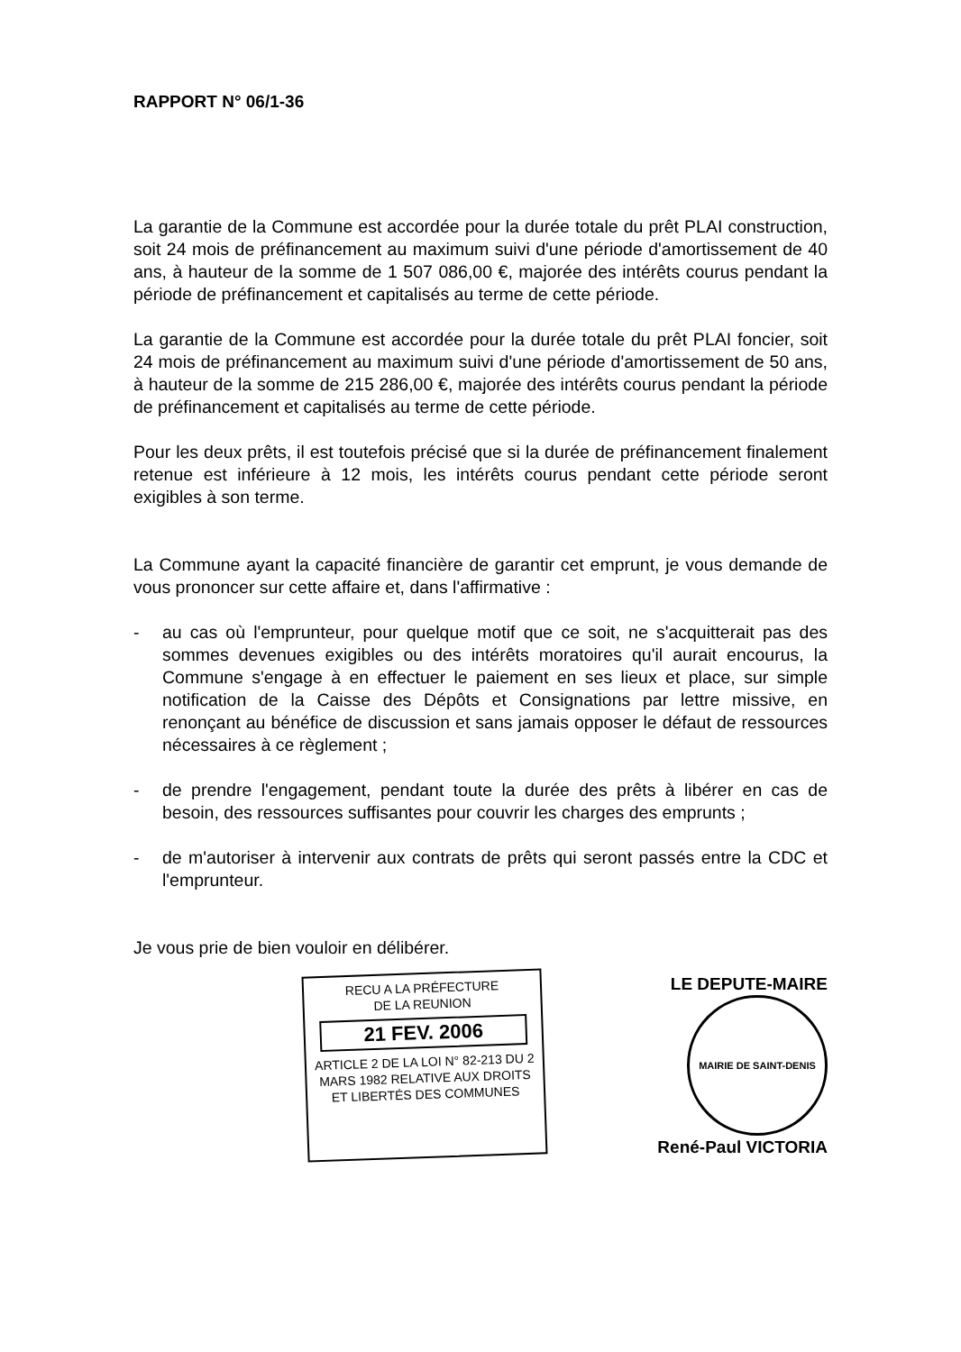RAPPORT N° 06/1-36
La garantie de la Commune est accordée pour la durée totale du prêt PLAI construction, soit 24 mois de préfinancement au maximum suivi d'une période d'amortissement de 40 ans, à hauteur de la somme de 1 507 086,00 €, majorée des intérêts courus pendant la période de préfinancement et capitalisés au terme de cette période.
La garantie de la Commune est accordée pour la durée totale du prêt PLAI foncier, soit 24 mois de préfinancement au maximum suivi d'une période d'amortissement de 50 ans, à hauteur de la somme de 215 286,00 €, majorée des intérêts courus pendant la période de préfinancement et capitalisés au terme de cette période.
Pour les deux prêts, il est toutefois précisé que si la durée de préfinancement finalement retenue est inférieure à 12 mois, les intérêts courus pendant cette période seront exigibles à son terme.
La Commune ayant la capacité financière de garantir cet emprunt, je vous demande de vous prononcer sur cette affaire et, dans l'affirmative :
- au cas où l'emprunteur, pour quelque motif que ce soit, ne s'acquitterait pas des sommes devenues exigibles ou des intérêts moratoires qu'il aurait encourus, la Commune s'engage à en effectuer le paiement en ses lieux et place, sur simple notification de la Caisse des Dépôts et Consignations par lettre missive, en renonçant au bénéfice de discussion et sans jamais opposer le défaut de ressources nécessaires à ce règlement ;
- de prendre l'engagement, pendant toute la durée des prêts à libérer en cas de besoin, des ressources suffisantes pour couvrir les charges des emprunts ;
- de m'autoriser à intervenir aux contrats de prêts qui seront passés entre la CDC et l'emprunteur.
Je vous prie de bien vouloir en délibérer.
RECU A LA PRÉFECTURE
DE LA REUNION
21 FEV. 2006
ARTICLE 2 DE LA LOI N° 82-213 DU 2 MARS 1982 RELATIVE AUX DROITS ET LIBERTÉS DES COMMUNES
LE DEPUTE-MAIRE
MAIRIE DE SAINT-DENIS
René-Paul VICTORIA